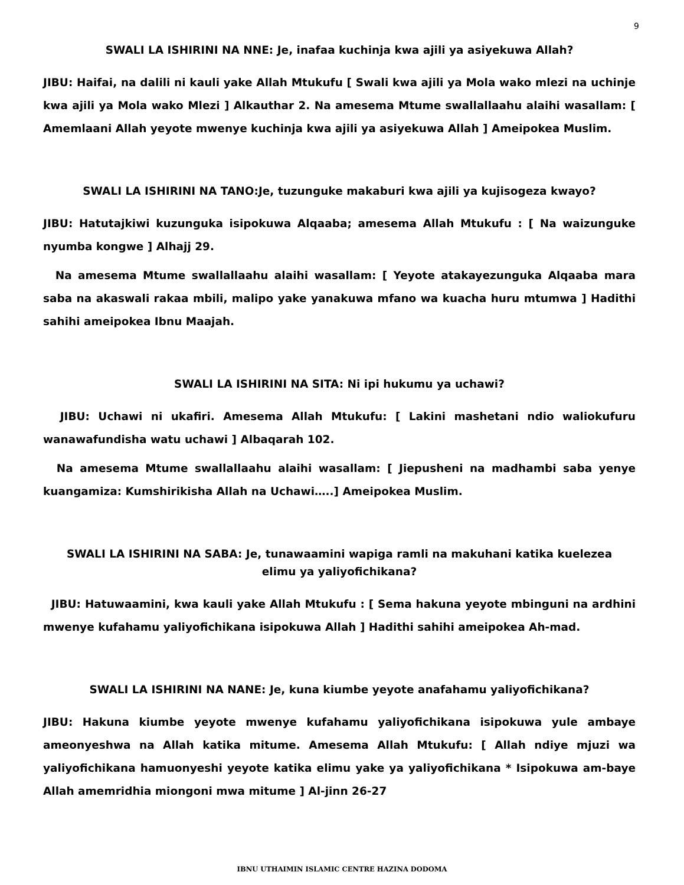9
SWALI LA ISHIRINI NA NNE: Je, inafaa kuchinja kwa ajili ya asiyekuwa Allah?
JIBU: Haifai, na dalili ni kauli yake Allah Mtukufu [ Swali kwa ajili ya Mola wako mlezi na uchinje kwa ajili ya Mola wako Mlezi ] Alkauthar 2. Na amesema Mtume swallallaahu alaihi wasallam: [ Amemlaani Allah yeyote mwenye kuchinja kwa ajili ya asiyekuwa Allah ] Ameipokea Muslim.
SWALI LA ISHIRINI NA TANO:Je, tuzunguke makaburi kwa ajili ya kujisogeza kwayo?
JIBU: Hatutajkiwi kuzunguka isipokuwa Alqaaba; amesema Allah Mtukufu : [ Na waizunguke nyumba kongwe ] Alhajj 29.
Na amesema Mtume swallallaahu alaihi wasallam: [ Yeyote atakayezunguka Alqaaba mara saba na akaswali rakaa mbili, malipo yake yanakuwa mfano wa kuacha huru mtumwa ] Hadithi sahihi ameipokea Ibnu Maajah.
SWALI LA ISHIRINI NA SITA: Ni ipi hukumu ya uchawi?
JIBU: Uchawi ni ukafiri. Amesema Allah Mtukufu: [ Lakini mashetani ndio waliokufuru wanawafundisha watu uchawi ] Albaqarah 102.
Na amesema Mtume swallallaahu alaihi wasallam: [ Jiepusheni na madhambi saba yenye kuangamiza: Kumshirikisha Allah na Uchawi…..] Ameipokea Muslim.
SWALI LA ISHIRINI NA SABA: Je, tunawaamini wapiga ramli na makuhani katika kuelezea
elimu ya yaliyofichikana?
JIBU: Hatuwaamini, kwa kauli yake Allah Mtukufu : [ Sema hakuna yeyote mbinguni na ardhini mwenye kufahamu yaliyofichikana isipokuwa Allah ] Hadithi sahihi ameipokea Ah-mad.
SWALI LA ISHIRINI NA NANE: Je, kuna kiumbe yeyote anafahamu yaliyofichikana?
JIBU: Hakuna kiumbe yeyote mwenye kufahamu yaliyofichikana isipokuwa yule ambaye ameonyeshwa na Allah katika mitume. Amesema Allah Mtukufu: [ Allah ndiye mjuzi wa yaliyofichikana hamuonyeshi yeyote katika elimu yake ya yaliyofichikana * Isipokuwa am-baye Allah amemridhia miongoni mwa mitume ] Al-jinn 26-27
IBNU UTHAIMIN ISLAMIC CENTRE HAZINA DODOMA